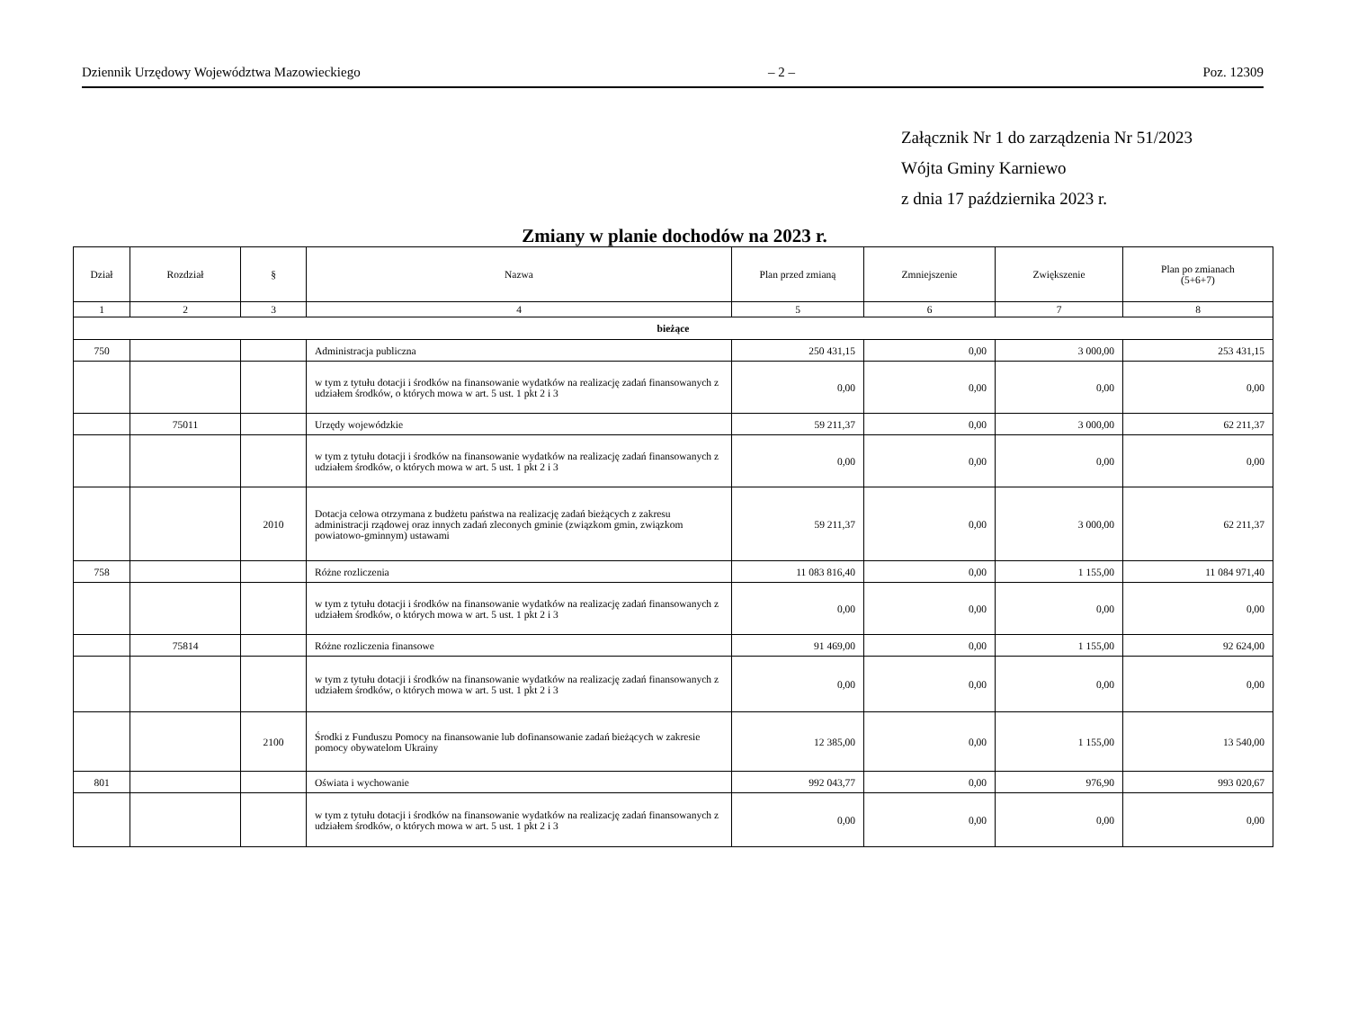Dziennik Urzędowy Województwa Mazowieckiego – 2 – Poz. 12309
Załącznik Nr 1 do zarządzenia Nr 51/2023
Wójta Gminy Karniewo
z dnia 17 października 2023 r.
Zmiany w planie dochodów na 2023 r.
| Dział | Rozdział | § | Nazwa | Plan przed zmianą | Zmniejszenie | Zwiększenie | Plan po zmianach (5+6+7) |
| --- | --- | --- | --- | --- | --- | --- | --- |
| 1 | 2 | 3 | 4 | 5 | 6 | 7 | 8 |
| bieżące | | | | | | | |
| 750 | | | Administracja publiczna | 250 431,15 | 0,00 | 3 000,00 | 253 431,15 |
| | | | w tym z tytułu dotacji i środków na finansowanie wydatków na realizację zadań finansowanych z udziałem środków, o których mowa w art. 5 ust. 1 pkt 2 i 3 | 0,00 | 0,00 | 0,00 | 0,00 |
| | 75011 | | Urzędy wojewódzkie | 59 211,37 | 0,00 | 3 000,00 | 62 211,37 |
| | | | w tym z tytułu dotacji i środków na finansowanie wydatków na realizację zadań finansowanych z udziałem środków, o których mowa w art. 5 ust. 1 pkt 2 i 3 | 0,00 | 0,00 | 0,00 | 0,00 |
| | | 2010 | Dotacja celowa otrzymana z budżetu państwa na realizację zadań bieżących z zakresu administracji rządowej oraz innych zadań zleconych gminie (związkom gmin, związkom powiatowo-gminnym) ustawami | 59 211,37 | 0,00 | 3 000,00 | 62 211,37 |
| 758 | | | Różne rozliczenia | 11 083 816,40 | 0,00 | 1 155,00 | 11 084 971,40 |
| | | | w tym z tytułu dotacji i środków na finansowanie wydatków na realizację zadań finansowanych z udziałem środków, o których mowa w art. 5 ust. 1 pkt 2 i 3 | 0,00 | 0,00 | 0,00 | 0,00 |
| | 75814 | | Różne rozliczenia finansowe | 91 469,00 | 0,00 | 1 155,00 | 92 624,00 |
| | | | w tym z tytułu dotacji i środków na finansowanie wydatków na realizację zadań finansowanych z udziałem środków, o których mowa w art. 5 ust. 1 pkt 2 i 3 | 0,00 | 0,00 | 0,00 | 0,00 |
| | | 2100 | Środki z Funduszu Pomocy na finansowanie lub dofinansowanie zadań bieżących w zakresie pomocy obywatelom Ukrainy | 12 385,00 | 0,00 | 1 155,00 | 13 540,00 |
| 801 | | | Oświata i wychowanie | 992 043,77 | 0,00 | 976,90 | 993 020,67 |
| | | | w tym z tytułu dotacji i środków na finansowanie wydatków na realizację zadań finansowanych z udziałem środków, o których mowa w art. 5 ust. 1 pkt 2 i 3 | 0,00 | 0,00 | 0,00 | 0,00 |